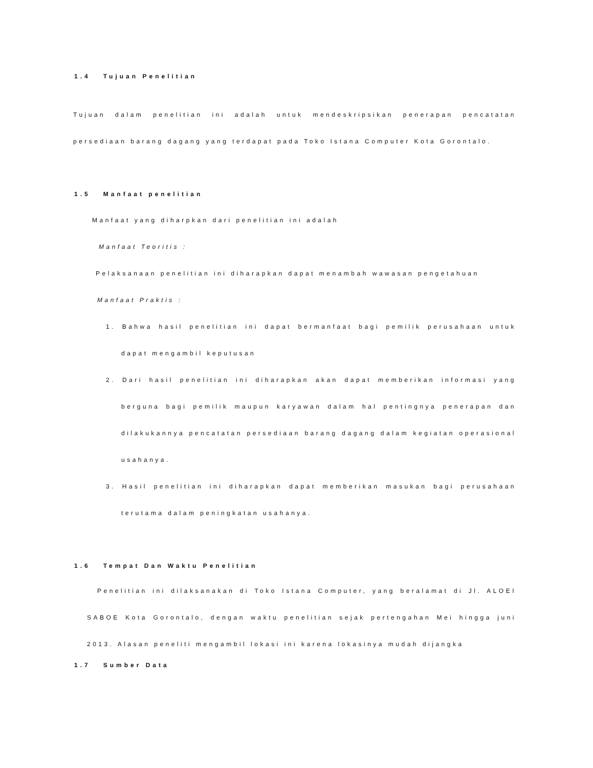1.4 Tujuan Penelitian
Tujuan dalam penelitian ini adalah untuk mendeskripsikan penerapan pencatatan persediaan barang dagang yang terdapat pada Toko Istana Computer Kota Gorontalo.
1.5 Manfaat penelitian
Manfaat yang diharpkan dari penelitian ini adalah
Manfaat Teoritis :
Pelaksanaan penelitian ini diharapkan dapat menambah wawasan pengetahuan
Manfaat Praktis :
1. Bahwa hasil penelitian ini dapat bermanfaat bagi pemilik perusahaan untuk dapat mengambil keputusan
2. Dari hasil penelitian ini diharapkan akan dapat memberikan informasi yang berguna bagi pemilik maupun karyawan dalam hal pentingnya penerapan dan dilakukannya pencatatan persediaan barang dagang dalam kegiatan operasional usahanya.
3. Hasil penelitian ini diharapkan dapat memberikan masukan bagi perusahaan terutama dalam peningkatan usahanya.
1.6 Tempat Dan Waktu Penelitian
Penelitian ini dilaksanakan di Toko Istana Computer, yang beralamat di Jl. ALOEI SABOE Kota Gorontalo, dengan waktu penelitian sejak pertengahan Mei hingga juni 2013. Alasan peneliti mengambil lokasi ini karena lokasinya mudah dijangka
1.7 Sumber Data